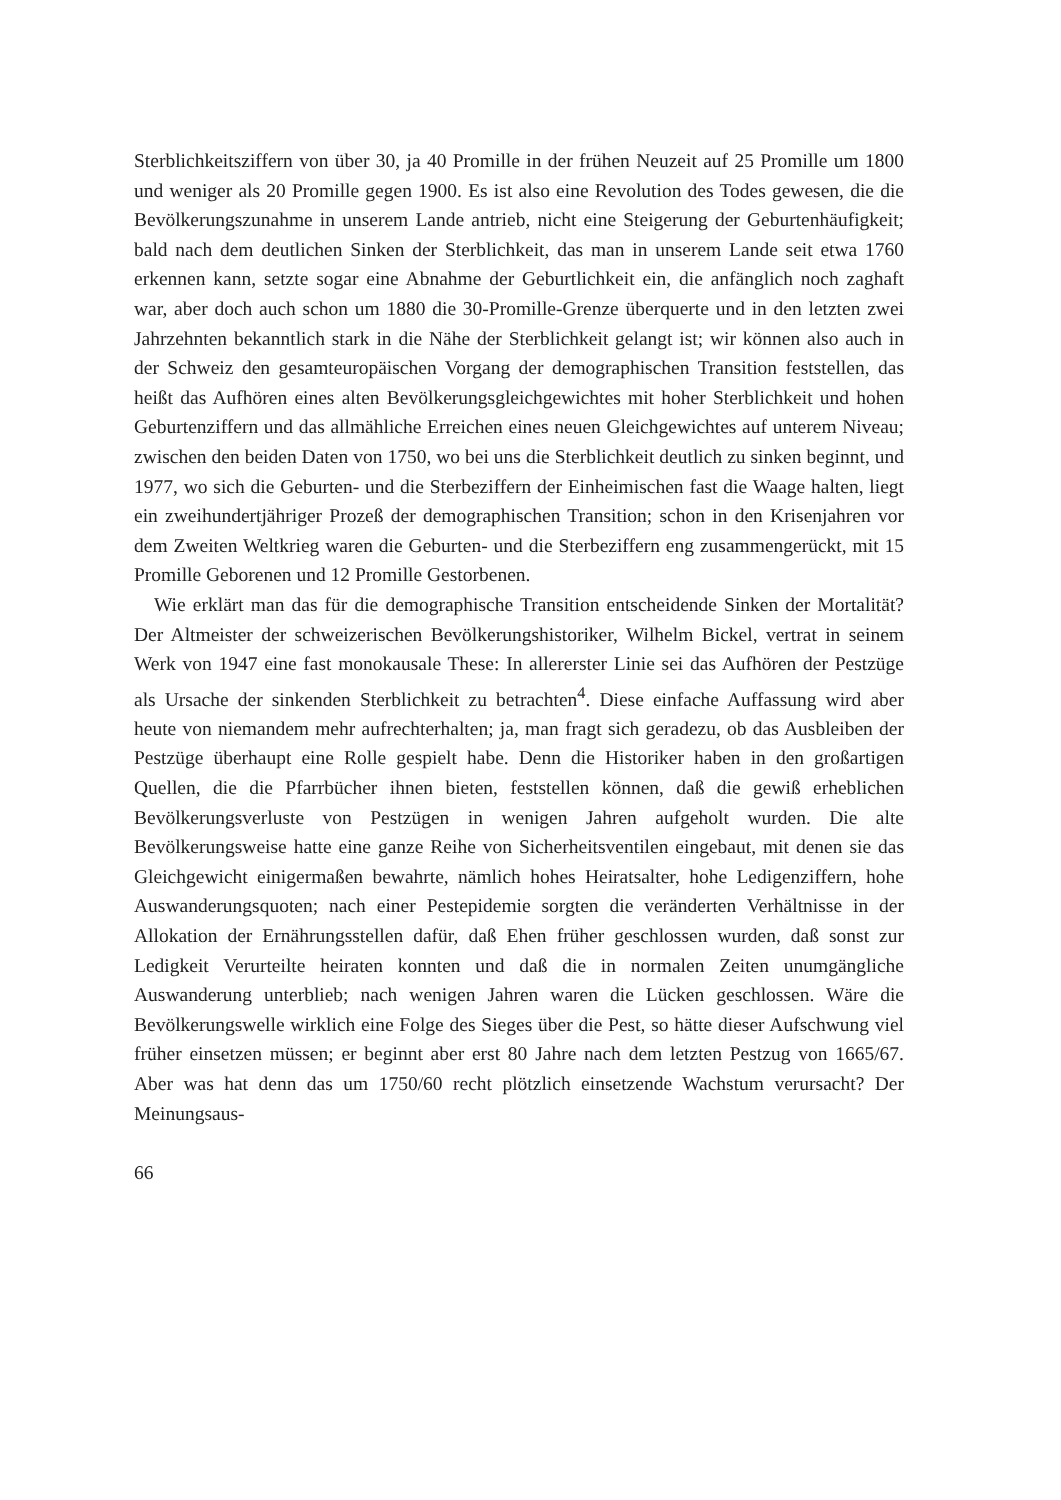Sterblichkeitsziffern von über 30, ja 40 Promille in der frühen Neuzeit auf 25 Promille um 1800 und weniger als 20 Promille gegen 1900. Es ist also eine Revolution des Todes gewesen, die die Bevölkerungszunahme in unserem Lande antrieb, nicht eine Steigerung der Geburtenhäufigkeit; bald nach dem deutlichen Sinken der Sterblichkeit, das man in unserem Lande seit etwa 1760 erkennen kann, setzte sogar eine Abnahme der Geburtlichkeit ein, die anfänglich noch zaghaft war, aber doch auch schon um 1880 die 30-Promille-Grenze überquerte und in den letzten zwei Jahrzehnten bekanntlich stark in die Nähe der Sterblichkeit gelangt ist; wir können also auch in der Schweiz den gesamteuropäischen Vorgang der demographischen Transition feststellen, das heißt das Aufhören eines alten Bevölkerungsgleichgewichtes mit hoher Sterblichkeit und hohen Geburtenziffern und das allmähliche Erreichen eines neuen Gleichgewichtes auf unterem Niveau; zwischen den beiden Daten von 1750, wo bei uns die Sterblichkeit deutlich zu sinken beginnt, und 1977, wo sich die Geburten- und die Sterbeziffern der Einheimischen fast die Waage halten, liegt ein zweihundertjähriger Prozeß der demographischen Transition; schon in den Krisenjahren vor dem Zweiten Weltkrieg waren die Geburten- und die Sterbeziffern eng zusammengerückt, mit 15 Promille Geborenen und 12 Promille Gestorbenen.
Wie erklärt man das für die demographische Transition entscheidende Sinken der Mortalität? Der Altmeister der schweizerischen Bevölkerungshistoriker, Wilhelm Bickel, vertrat in seinem Werk von 1947 eine fast monokausale These: In allererster Linie sei das Aufhören der Pestzüge als Ursache der sinkenden Sterblichkeit zu betrachten<sup>4</sup>. Diese einfache Auffassung wird aber heute von niemandem mehr aufrechterhalten; ja, man fragt sich geradezu, ob das Ausbleiben der Pestzüge überhaupt eine Rolle gespielt habe. Denn die Historiker haben in den großartigen Quellen, die die Pfarrbücher ihnen bieten, feststellen können, daß die gewiß erheblichen Bevölkerungsverluste von Pestzügen in wenigen Jahren aufgeholt wurden. Die alte Bevölkerungsweise hatte eine ganze Reihe von Sicherheitsventilen eingebaut, mit denen sie das Gleichgewicht einigermaßen bewahrte, nämlich hohes Heiratsalter, hohe Ledigenziffern, hohe Auswanderungsquoten; nach einer Pestepidemie sorgten die veränderten Verhältnisse in der Allokation der Ernährungsstellen dafür, daß Ehen früher geschlossen wurden, daß sonst zur Ledigkeit Verurteilte heiraten konnten und daß die in normalen Zeiten unumgängliche Auswanderung unterblieb; nach wenigen Jahren waren die Lücken geschlossen. Wäre die Bevölkerungswelle wirklich eine Folge des Sieges über die Pest, so hätte dieser Aufschwung viel früher einsetzen müssen; er beginnt aber erst 80 Jahre nach dem letzten Pestzug von 1665/67. Aber was hat denn das um 1750/60 recht plötzlich einsetzende Wachstum verursacht? Der Meinungsaus-
66